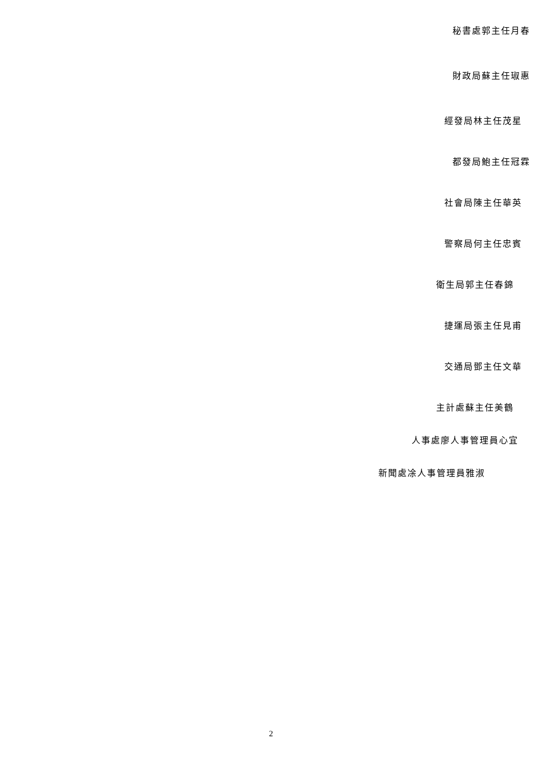秘書處郭主任月春
財政局蘇主任琡惠
經發局林主任茂星
都發局鮑主任冠霖
社會局陳主任華英
警察局何主任忠賓
衛生局郭主任春錦
捷運局張主任見甫
交通局鄧主任文華
主計處蘇主任美鶴
人事處廖人事管理員心宜
新聞處凃人事管理員雅淑
2